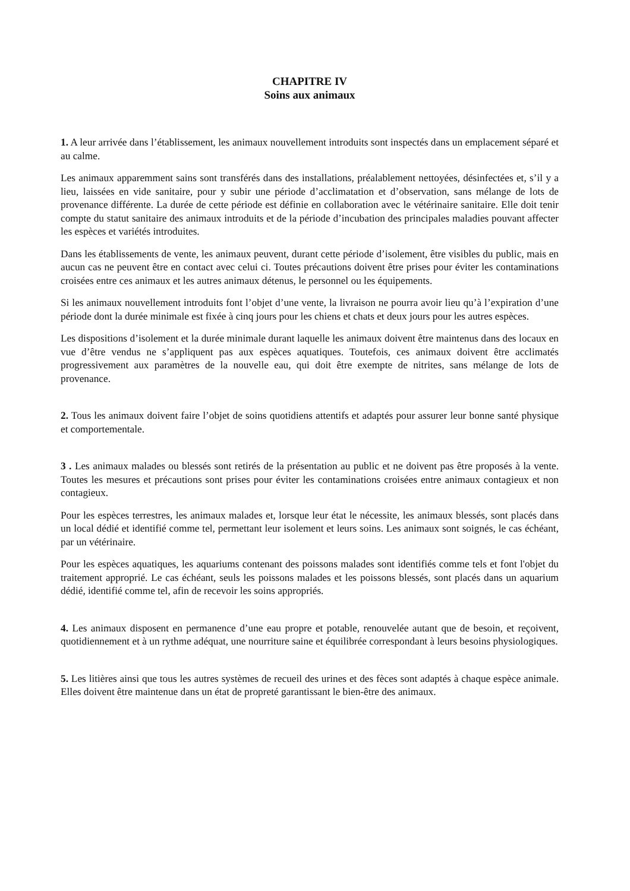CHAPITRE IV
Soins aux animaux
1. A leur arrivée dans l’établissement, les animaux nouvellement introduits sont inspectés dans un emplacement séparé et au calme.
Les animaux apparemment sains sont transférés dans des installations, préalablement nettoyées, désinfectées et, s’il y a lieu, laissées en vide sanitaire, pour y subir une période d’acclimatation et d’observation, sans mélange de lots de provenance différente. La durée de cette période est définie en collaboration avec le vétérinaire sanitaire. Elle doit tenir compte du statut sanitaire des animaux introduits et de la période d’incubation des principales maladies pouvant affecter les espèces et variétés introduites.
Dans les établissements de vente, les animaux peuvent, durant cette période d’isolement, être visibles du public, mais en aucun cas ne peuvent être en contact avec celui ci. Toutes précautions doivent être prises pour éviter les contaminations croisées entre ces animaux et les autres animaux détenus, le personnel ou les équipements.
Si les animaux nouvellement introduits font l’objet d’une vente, la livraison ne pourra avoir lieu qu’à l’expiration d’une période dont la durée minimale est fixée à cinq jours pour les chiens et chats et deux jours pour les autres espèces.
Les dispositions d’isolement et la durée minimale durant laquelle les animaux doivent être maintenus dans des locaux en vue d’être vendus ne s’appliquent pas aux espèces aquatiques. Toutefois, ces animaux doivent être acclimatés progressivement aux paramètres de la nouvelle eau, qui doit être exempte de nitrites, sans mélange de lots de provenance.
2. Tous les animaux doivent faire l’objet de soins quotidiens attentifs et adaptés pour assurer leur bonne santé physique et comportementale.
3 . Les animaux malades ou blessés sont retirés de la présentation au public et ne doivent pas être proposés à la vente. Toutes les mesures et précautions sont prises pour éviter les contaminations croisées entre animaux contagieux et non contagieux.
Pour les espèces terrestres, les animaux malades et, lorsque leur état le nécessite, les animaux blessés, sont placés dans un local dédié et identifié comme tel, permettant leur isolement et leurs soins. Les animaux sont soignés, le cas échéant, par un vétérinaire.
Pour les espèces aquatiques, les aquariums contenant des poissons malades sont identifiés comme tels et font l'objet du traitement approprié. Le cas échéant, seuls les poissons malades et les poissons blessés, sont placés dans un aquarium dédié, identifié comme tel, afin de recevoir les soins appropriés.
4. Les animaux disposent en permanence d’une eau propre et potable, renouvelée autant que de besoin, et reçoivent, quotidiennement et à un rythme adéquat, une nourriture saine et équilibrée correspondant à leurs besoins physiologiques.
5. Les litières ainsi que tous les autres systèmes de recueil des urines et des fèces sont adaptés à chaque espèce animale. Elles doivent être maintenue dans un état de propreté garantissant le bien-être des animaux.